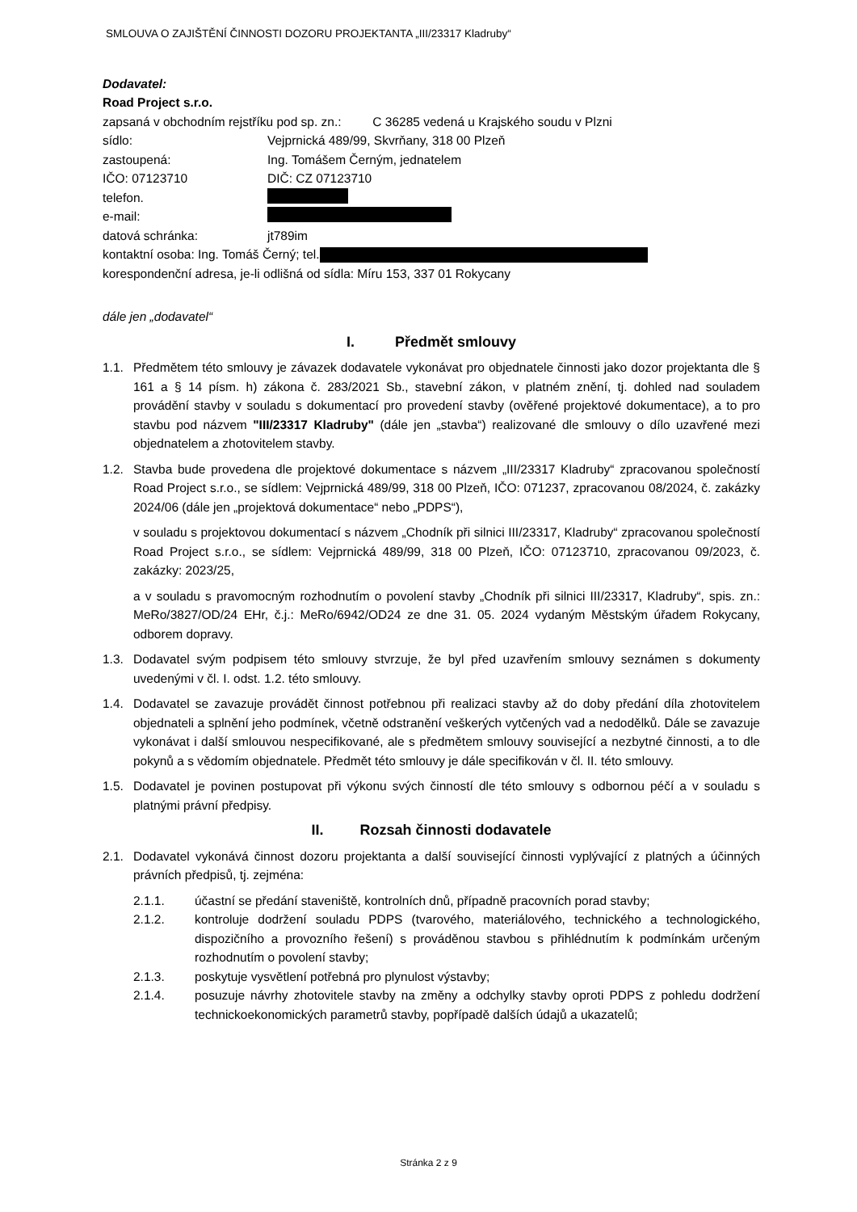SMLOUVA O ZAJIŠTĚNÍ ČINNOSTI DOZORU PROJEKTANTA „III/23317 Kladruby“
Dodavatel:
Road Project s.r.o.
zapsaná v obchodním rejstříku pod sp. zn.: C 36285 vedená u Krajského soudu v Plzni
sídlo: Vejprnická 489/99, Skvrňany, 318 00 Plzeň
zastoupená: Ing. Tomášem Černým, jednatelem
IČO: 07123710 DIČ: CZ 07123710
telefon.
e-mail:
datová schránka: jt789im
kontaktní osoba: Ing. Tomáš Černý; tel.
korespondenční adresa, je-li odlišná od sídla: Míru 153, 337 01 Rokycany
dále jen „dodavatel“
I. Předmět smlouvy
1.1. Předmětem této smlouvy je závazek dodavatele vykonávat pro objednatele činnosti jako dozor projektanta dle § 161 a § 14 písm. h) zákona č. 283/2021 Sb., stavební zákon, v platném znění, tj. dohled nad souladem provádění stavby v souladu s dokumentací pro provedení stavby (ověřené projektové dokumentace), a to pro stavbu pod názvem "III/23317 Kladruby" (dále jen „stavba“) realizované dle smlouvy o dílo uzavřené mezi objednatelem a zhotovitelem stavby.
1.2. Stavba bude provedena dle projektové dokumentace s názvem „III/23317 Kladruby“ zpracovanou společností Road Project s.r.o., se sídlem: Vejprnická 489/99, 318 00 Plzeň, IČO: 071237, zpracovanou 08/2024, č. zakázky 2024/06 (dále jen „projektová dokumentace“ nebo „PDPS“),
v souladu s projektovou dokumentací s názvem „Chodník při silnici III/23317, Kladruby“ zpracovanou společností Road Project s.r.o., se sídlem: Vejprnická 489/99, 318 00 Plzeň, IČO: 07123710, zpracovanou 09/2023, č. zakázky: 2023/25,
a v souladu s pravomocným rozhodnutím o povolení stavby „Chodník při silnici III/23317, Kladruby“, spis. zn.: MeRo/3827/OD/24 EHr, č.j.: MeRo/6942/OD24 ze dne 31. 05. 2024 vydaným Městským úřadem Rokycany, odborem dopravy.
1.3. Dodavatel svým podpisem této smlouvy stvrzuje, že byl před uzavřením smlouvy seznámen s dokumenty uvedenými v čl. I. odst. 1.2. této smlouvy.
1.4. Dodavatel se zavazuje provádět činnost potřebnou při realizaci stavby až do doby předání díla zhotovitelem objednateli a splnění jeho podmínek, včetně odstranění veškerých vytčených vad a nedodělků. Dále se zavazuje vykonávat i další smlouvou nespecifikované, ale s předmětem smlouvy související a nezbytné činnosti, a to dle pokynů a s vědomím objednatele. Předmět této smlouvy je dále specifikován v čl. II. této smlouvy.
1.5. Dodavatel je povinen postupovat při výkonu svých činností dle této smlouvy s odbornou péčí a v souladu s platnými právní předpisy.
II. Rozsah činnosti dodavatele
2.1. Dodavatel vykonává činnost dozoru projektanta a další související činnosti vyplývající z platných a účinných právních předpisů, tj. zejména:
2.1.1. účastní se předání staveniště, kontrolních dnů, případně pracovních porad stavby;
2.1.2. kontroluje dodržení souladu PDPS (tvarového, materiálového, technického a technologického, dispozičního a provozního řešení) s prováděnou stavbou s přihlédnutím k podmínkám určeným rozhodnutím o povolení stavby;
2.1.3. poskytuje vysvětlení potřebná pro plynulost výstavby;
2.1.4. posuzuje návrhy zhotovitele stavby na změny a odchylky stavby oproti PDPS z pohledu dodržení technickoekonomických parametrů stavby, popřípadě dalších údajů a ukazatelů;
Stránka 2 z 9